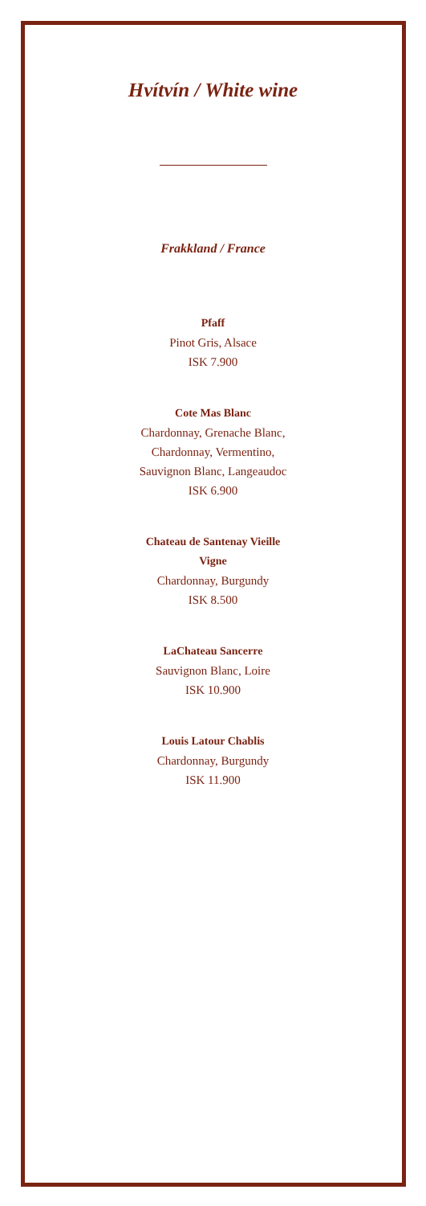Hvítvín / White wine
Frakkland / France
Pfaff
Pinot Gris, Alsace
ISK 7.900
Cote Mas Blanc
Chardonnay, Grenache Blanc,
Chardonnay, Vermentino,
Sauvignon Blanc, Langeaudoc
ISK 6.900
Chateau de Santenay Vieille
Vigne
Chardonnay, Burgundy
ISK 8.500
LaChateau Sancerre
Sauvignon Blanc, Loire
ISK 10.900
Louis Latour Chablis
Chardonnay, Burgundy
ISK 11.900